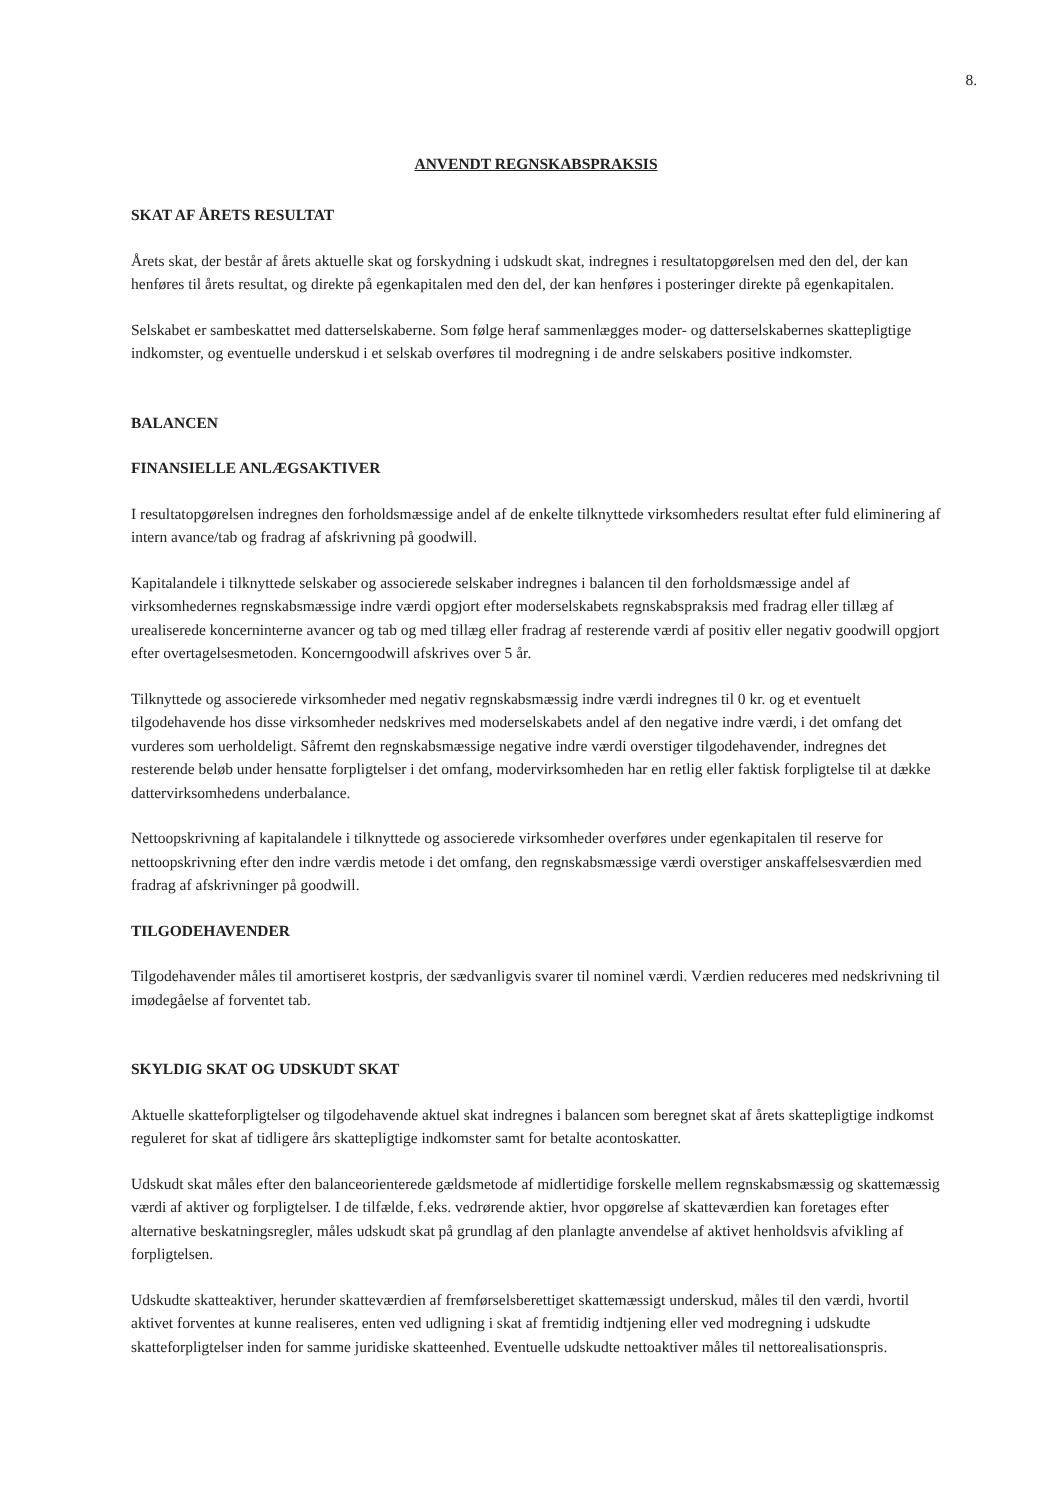8.
ANVENDT REGNSKABSPRAKSIS
SKAT AF ÅRETS RESULTAT
Årets skat, der består af årets aktuelle skat og forskydning i udskudt skat, indregnes i resultatopgørelsen med den del, der kan henføres til årets resultat, og direkte på egenkapitalen med den del, der kan henføres i posteringer direkte på egenkapitalen.
Selskabet er sambeskattet med datterselskaberne. Som følge heraf sammenlægges moder- og datterselskabernes skattepligtige indkomster, og eventuelle underskud i et selskab overføres til modregning i de andre selskabers positive indkomster.
BALANCEN
FINANSIELLE ANLÆGSAKTIVER
I resultatopgørelsen indregnes den forholdsmæssige andel af de enkelte tilknyttede virksomheders resultat efter fuld eliminering af intern avance/tab og fradrag af afskrivning på goodwill.
Kapitalandele i tilknyttede selskaber og associerede selskaber indregnes i balancen til den forholdsmæssige andel af virksomhedernes regnskabsmæssige indre værdi opgjort efter moderselskabets regnskabspraksis med fradrag eller tillæg af urealiserede koncerninterne avancer og tab og med tillæg eller fradrag af resterende værdi af positiv eller negativ goodwill opgjort efter overtagelsesmetoden. Koncerngoodwill afskrives over 5 år.
Tilknyttede og associerede virksomheder med negativ regnskabsmæssig indre værdi indregnes til 0 kr. og et eventuelt tilgodehavende hos disse virksomheder nedskrives med moderselskabets andel af den negative indre værdi, i det omfang det vurderes som uerholdeligt. Såfremt den regnskabsmæssige negative indre værdi overstiger tilgodehavender, indregnes det resterende beløb under hensatte forpligtelser i det omfang, modervirksomheden har en retlig eller faktisk forpligtelse til at dække dattervirksomhedens underbalance.
Nettoopskrivning af kapitalandele i tilknyttede og associerede virksomheder overføres under egenkapitalen til reserve for nettoopskrivning efter den indre værdis metode i det omfang, den regnskabsmæssige værdi overstiger anskaffelsesværdien med fradrag af afskrivninger på goodwill.
TILGODEHAVENDER
Tilgodehavender måles til amortiseret kostpris, der sædvanligvis svarer til nominel værdi. Værdien reduceres med nedskrivning til imødegåelse af forventet tab.
SKYLDIG SKAT OG UDSKUDT SKAT
Aktuelle skatteforpligtelser og tilgodehavende aktuel skat indregnes i balancen som beregnet skat af årets skattepligtige indkomst reguleret for skat af tidligere års skattepligtige indkomster samt for betalte acontoskatter.
Udskudt skat måles efter den balanceorienterede gældsmetode af midlertidige forskelle mellem regnskabsmæssig og skattemæssig værdi af aktiver og forpligtelser. I de tilfælde, f.eks. vedrørende aktier, hvor opgørelse af skatteværdien kan foretages efter alternative beskatningsregler, måles udskudt skat på grundlag af den planlagte anvendelse af aktivet henholdsvis afvikling af forpligtelsen.
Udskudte skatteaktiver, herunder skatteværdien af fremførselsberettiget skattemæssigt underskud, måles til den værdi, hvortil aktivet forventes at kunne realiseres, enten ved udligning i skat af fremtidig indtjening eller ved modregning i udskudte skatteforpligtelser inden for samme juridiske skatteenhed. Eventuelle udskudte nettoaktiver måles til nettorealisationspris.